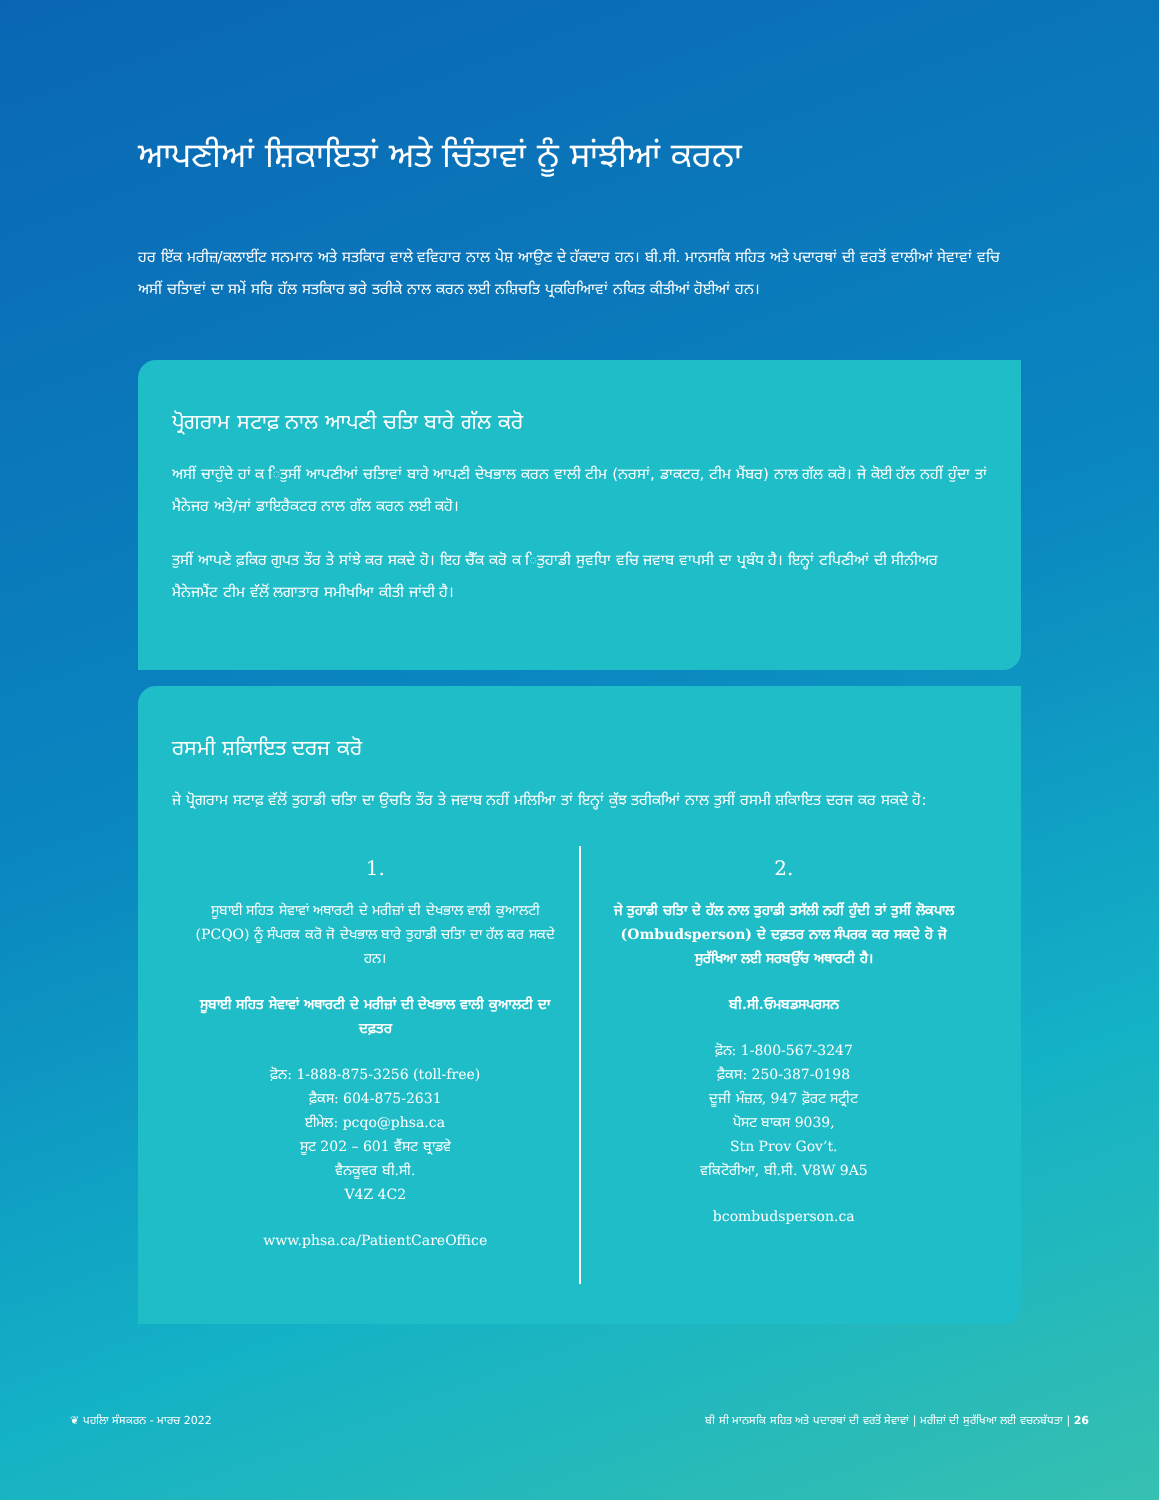ਆਪਣੀਆਂ ਸ਼ਿਕਾਇਤਾਂ ਅਤੇ ਚਿੰਤਾਵਾਂ ਨੂੰ ਸਾਂਝੀਆਂ ਕਰਨਾ
ਹਰ ਇੱਕ ਮਰੀਜ਼/ਕਲਾਈਂਟ ਸਨਮਾਨ ਅਤੇ ਸਤਕਿਾਰ ਵਾਲੇ ਵਵਿਹਾਰ ਨਾਲ ਪੇਸ਼ ਆਉਣ ਦੇ ਹੱਕਦਾਰ ਹਨ। ਬੀ.ਸੀ. ਮਾਨਸਕਿ ਸਹਿਤ ਅਤੇ ਪਦਾਰਥਾਂ ਦੀ ਵਰਤੋਂ ਵਾਲੀਆਂ ਸੇਵਾਵਾਂ ਵਚਿ ਅਸੀਂ ਚਤਿਾਵਾਂ ਦਾ ਸਮੇਂ ਸਰਿ ਹੱਲ ਸਤਕਿਾਰ ਭਰੇ ਤਰੀਕੇ ਨਾਲ ਕਰਨ ਲਈ ਨਸ਼ਿਚਤਿ ਪ੍ਰਕਰਿਆਿਵਾਂ ਨਯਿਤ ਕੀਤੀਆਂ ਹੋਈਆਂ ਹਨ।
ਪ੍ਰੋਗਰਾਮ ਸਟਾਫ਼ ਨਾਲ ਆਪਣੀ ਚਤਿਾ ਬਾਰੇ ਗੱਲ ਕਰੋ
ਅਸੀਂ ਚਾਹੁੰਦੇ ਹਾਂ ਕ ਿਤੁਸੀਂ ਆਪਣੀਆਂ ਚਤਿਾਵਾਂ ਬਾਰੇ ਆਪਣੀ ਦੇਖਭਾਲ ਕਰਨ ਵਾਲੀ ਟੀਮ (ਨਰਸਾਂ, ਡਾਕਟਰ, ਟੀਮ ਮੈਂਬਰ) ਨਾਲ ਗੱਲ ਕਰੋ। ਜੇ ਕੋਈ ਹੱਲ ਨਹੀਂ ਹੁੰਦਾ ਤਾਂ ਮੈਨੇਜਰ ਅਤੇ/ਜਾਂ ਡਾਇਰੈਕਟਰ ਨਾਲ ਗੱਲ ਕਰਨ ਲਈ ਕਹੋ।
ਤੁਸੀਂ ਆਪਣੇ ਫ਼ਕਿਰ ਗੁਪਤ ਤੌਰ ਤੇ ਸਾਂਝੇ ਕਰ ਸਕਦੇ ਹੋ। ਇਹ ਚੈੱਕ ਕਰੋ ਕ ਿਤੁਹਾਡੀ ਸੁਵਧਿਾ ਵਚਿ ਜਵਾਬ ਵਾਪਸੀ ਦਾ ਪ੍ਰਬੰਧ ਹੈ। ਇਨ੍ਹਾਂ ਟਪਿਣੀਆਂ ਦੀ ਸੀਨੀਅਰ ਮੈਨੇਜਮੈਂਟ ਟੀਮ ਵੱਲੋਂ ਲਗਾਤਾਰ ਸਮੀਖਆਿ ਕੀਤੀ ਜਾਂਦੀ ਹੈ।
ਰਸਮੀ ਸ਼ਕਿਾਇਤ ਦਰਜ ਕਰੋ
ਜੇ ਪ੍ਰੋਗਰਾਮ ਸਟਾਫ਼ ਵੱਲੋਂ ਤੁਹਾਡੀ ਚਤਿਾ ਦਾ ਉਚਤਿ ਤੌਰ ਤੇ ਜਵਾਬ ਨਹੀਂ ਮਲਿਆਿ ਤਾਂ ਇਨ੍ਹਾਂ ਕੁੱਝ ਤਰੀਕਆਿਂ ਨਾਲ ਤੁਸੀਂ ਰਸਮੀ ਸ਼ਕਿਾਇਤ ਦਰਜ ਕਰ ਸਕਦੇ ਹੋ:
1.
ਸੂਬਾਈ ਸਹਿਤ ਸੇਵਾਵਾਂ ਅਥਾਰਟੀ ਦੇ ਮਰੀਜ਼ਾਂ ਦੀ ਦੇਖਭਾਲ ਵਾਲੀ ਕੁਆਲਟੀ (PCQO) ਨੂੰ ਸੰਪਰਕ ਕਰੋ ਜੋ ਦੇਖਭਾਲ ਬਾਰੇ ਤੁਹਾਡੀ ਚਤਿਾ ਦਾ ਹੱਲ ਕਰ ਸਕਦੇ ਹਨ।
ਸੂਬਾਈ ਸਹਿਤ ਸੇਵਾਵਾਂ ਅਥਾਰਟੀ ਦੇ ਮਰੀਜ਼ਾਂ ਦੀ ਦੇਖਭਾਲ ਵਾਲੀ ਕੁਆਲਟੀ ਦਾ ਦਫ਼ਤਰ
ਫ਼ੋਨ: 1-888-875-3256 (toll-free)
ਫ਼ੈਕਸ: 604-875-2631
ਈਮੇਲ: pcqo@phsa.ca
ਸੂਟ 202 – 601 ਵੈਂਸਟ ਬ੍ਰਾਡਵੇ
ਵੈਨਕੂਵਰ ਬੀ.ਸੀ.
V4Z 4C2
www.phsa.ca/PatientCareOffice
2.
ਜੇ ਤੁਹਾਡੀ ਚਤਿਾ ਦੇ ਹੱਲ ਨਾਲ ਤੁਹਾਡੀ ਤਸੱਲੀ ਨਹੀਂ ਹੁੰਦੀ ਤਾਂ ਤੁਸੀਂ ਲੋਕਪਾਲ (Ombudsperson) ਦੇ ਦਫ਼ਤਰ ਨਾਲ ਸੰਪਰਕ ਕਰ ਸਕਦੇ ਹੋ ਜੋ ਸੁਰੱਖਿਆ ਲਈ ਸਰਬਉੱਚ ਅਥਾਰਟੀ ਹੈ।
ਬੀ.ਸੀ.ਓਮਬਡਸਪਰਸਨ
ਫ਼ੋਨ: 1-800-567-3247
ਫ਼ੈਕਸ: 250-387-0198
ਦੂਜੀ ਮੰਜ਼ਲ, 947 ਫ਼ੋਰਟ ਸਟ੍ਰੀਟ
ਪੋਸਟ ਬਾਕਸ 9039,
Stn Prov Gov’t.
ਵਕਿਟੋਰੀਆ, ਬੀ.ਸੀ. V8W 9A5
bcombudsperson.ca
❦ ਪਹਲਿਾ ਸੰਸਕਰਨ - ਮਾਰਚ 2022 ਬੀ ਸੀ ਮਾਨਸਕਿ ਸਹਿਤ ਅਤੇ ਪਦਾਰਥਾਂ ਦੀ ਵਰਤੋਂ ਸੇਵਾਵਾਂ | ਮਰੀਜ਼ਾਂ ਦੀ ਸੁਰੱਖਿਆ ਲਈ ਵਚਨਬੱਧਤਾ | 26